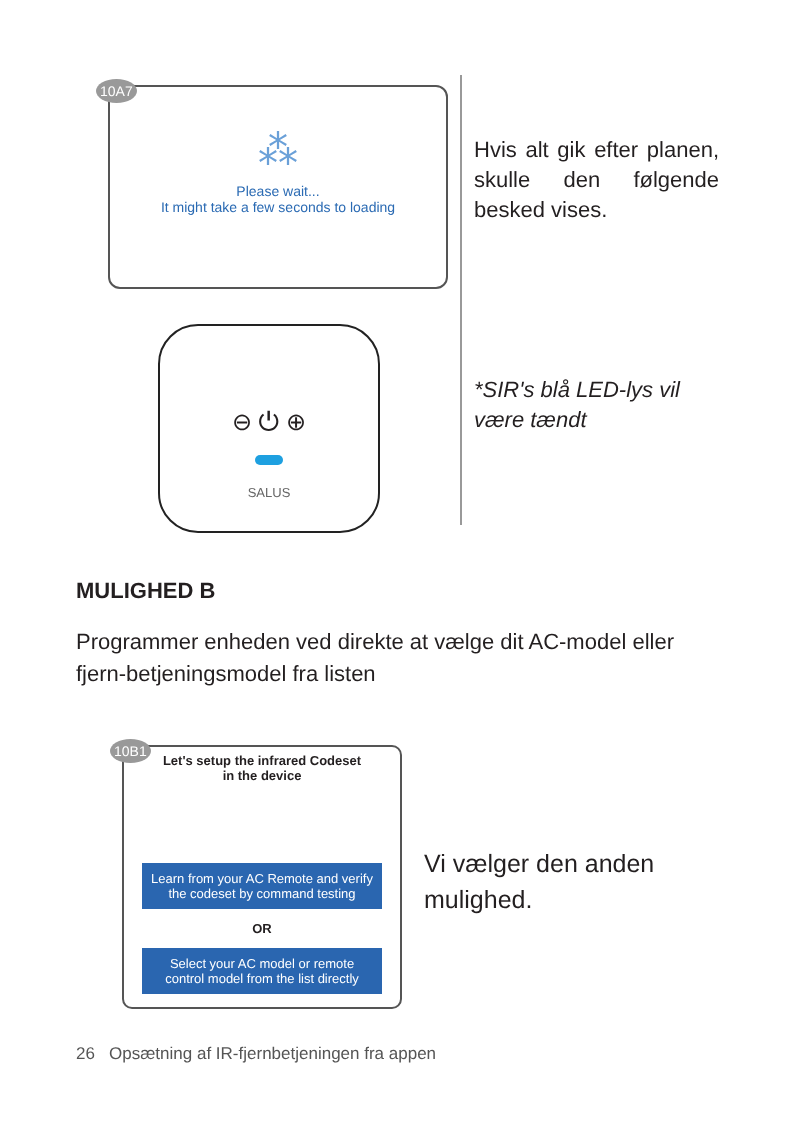10A7
⁂
Please wait...
It might take a few seconds to loading
⊖ ⏻ ⊕
SALUS
Hvis alt gik efter planen, skulle den følgende besked vises.
*SIR's blå LED-lys vil være tændt
MULIGHED B
Programmer enheden ved direkte at vælge dit AC-model eller fjern-betjeningsmodel fra listen
10B1
Let's setup the infrared Codeset
in the device
Learn from your AC Remote and verify the codeset by command testing
OR
Select your AC model or remote control model from the list directly
Vi vælger den anden
mulighed.
26 Opsætning af IR-fjernbetjeningen fra appen